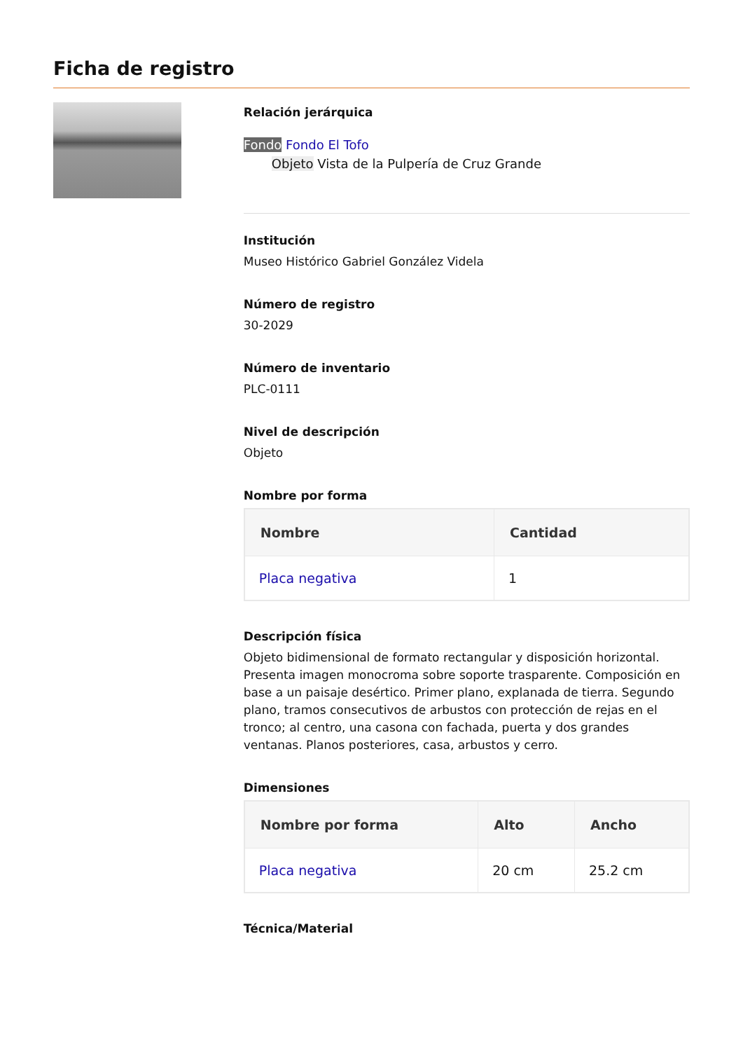Ficha de registro
Relación jerárquica
Fondo Fondo El Tofo
Objeto Vista de la Pulpería de Cruz Grande
Institución
Museo Histórico Gabriel González Videla
Número de registro
30-2029
Número de inventario
PLC-0111
Nivel de descripción
Objeto
Nombre por forma
| Nombre | Cantidad |
| --- | --- |
| Placa negativa | 1 |
Descripción física
Objeto bidimensional de formato rectangular y disposición horizontal. Presenta imagen monocroma sobre soporte trasparente. Composición en base a un paisaje desértico. Primer plano, explanada de tierra. Segundo plano, tramos consecutivos de arbustos con protección de rejas en el tronco; al centro, una casona con fachada, puerta y dos grandes ventanas. Planos posteriores, casa, arbustos y cerro.
Dimensiones
| Nombre por forma | Alto | Ancho |
| --- | --- | --- |
| Placa negativa | 20 cm | 25.2 cm |
Técnica/Material